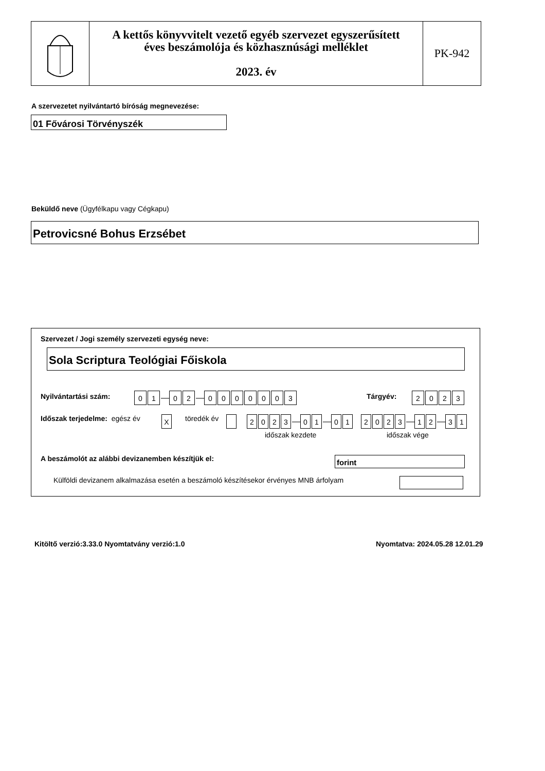A kettős könyvvitelt vezető egyéb szervezet egyszerűsített
éves beszámolója és közhasznúsági melléklet
2023. év
PK-942
A szervezetet nyilvántartó bíróság megnevezése:
01 Fővárosi Törvényszék
Beküldő neve (Ügyfélkapu vagy Cégkapu)
Petrovicsné Bohus Erzsébet
Szervezet / Jogi személy szervezeti egység neve:
Sola Scriptura Teológiai Főiskola
Nyilvántartási szám: 01 — 02 — 0000003 Tárgyév: 2023
Időszak terjedelme: egész év X töredék év 2023 — 01 — 01 2023 — 12 — 31
időszak kezdete időszak vége
A beszámolót az alábbi devizanemben készítjük el:
forint
Külföldi devizanem alkalmazása esetén a beszámoló készítésekor érvényes MNB árfolyam
Kitöltő verzió:3.33.0 Nyomtatvány verzió:1.0
Nyomtatva: 2024.05.28 12.01.29